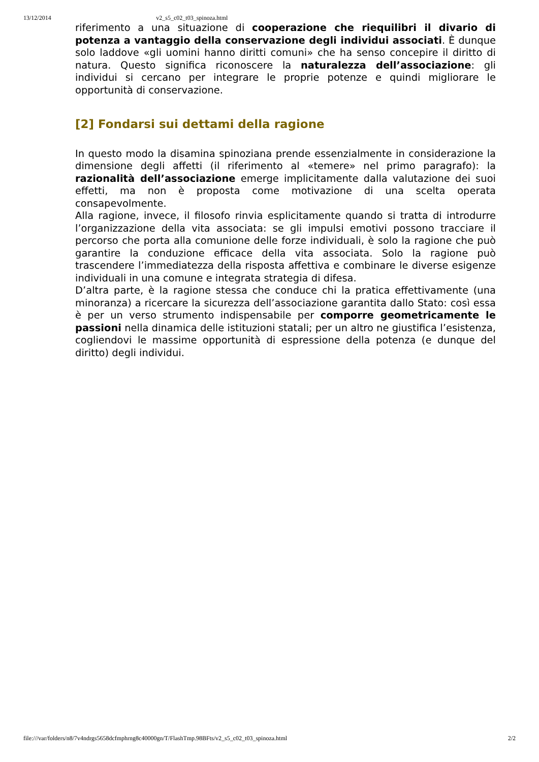13/12/2014 v2_s5_c02_t03_spinoza.html
riferimento a una situazione di cooperazione che riequilibri il divario di potenza a vantaggio della conservazione degli individui associati. È dunque solo laddove «gli uomini hanno diritti comuni» che ha senso concepire il diritto di natura. Questo significa riconoscere la naturalezza dell’associazione: gli individui si cercano per integrare le proprie potenze e quindi migliorare le opportunità di conservazione.
[2] Fondarsi sui dettami della ragione
In questo modo la disamina spinoziana prende essenzialmente in considerazione la dimensione degli affetti (il riferimento al «temere» nel primo paragrafo): la razionalità dell’associazione emerge implicitamente dalla valutazione dei suoi effetti, ma non è proposta come motivazione di una scelta operata consapevolmente.
Alla ragione, invece, il filosofo rinvia esplicitamente quando si tratta di introdurre l’organizzazione della vita associata: se gli impulsi emotivi possono tracciare il percorso che porta alla comunione delle forze individuali, è solo la ragione che può garantire la conduzione efficace della vita associata. Solo la ragione può trascendere l’immediatezza della risposta affettiva e combinare le diverse esigenze individuali in una comune e integrata strategia di difesa.
D’altra parte, è la ragione stessa che conduce chi la pratica effettivamente (una minoranza) a ricercare la sicurezza dell’associazione garantita dallo Stato: così essa è per un verso strumento indispensabile per comporre geometricamente le passioni nella dinamica delle istituzioni statali; per un altro ne giustifica l’esistenza, cogliendovi le massime opportunità di espressione della potenza (e dunque del diritto) degli individui.
file:///var/folders/n8/7v4ndrgs5658dcfmphrng8c40000gn/T/FlashTmp.98BFts/v2_s5_c02_t03_spinoza.html 2/2